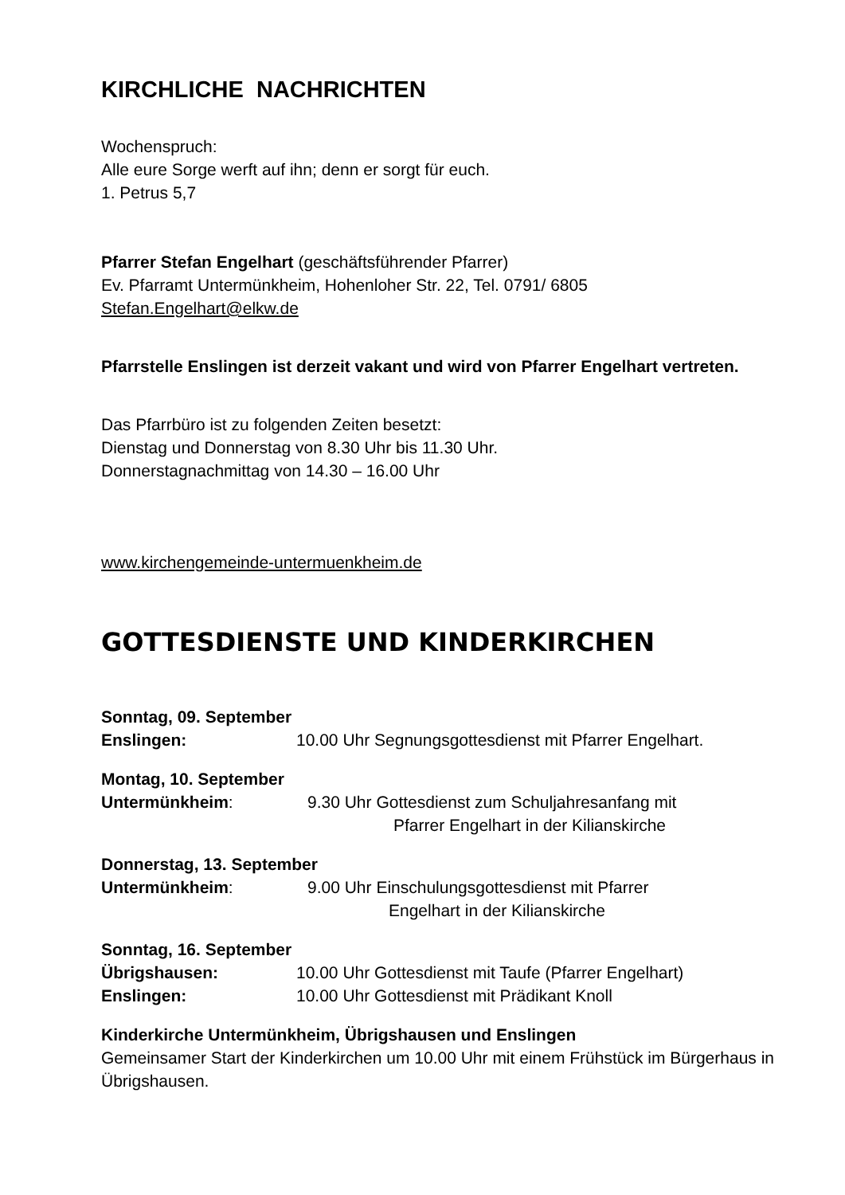KIRCHLICHE NACHRICHTEN
Wochenspruch:
Alle eure Sorge werft auf ihn; denn er sorgt für euch.
1. Petrus 5,7
Pfarrer Stefan Engelhart (geschäftsführender Pfarrer)
Ev. Pfarramt Untermünkheim, Hohenloher Str. 22, Tel. 0791/ 6805
Stefan.Engelhart@elkw.de
Pfarrstelle Enslingen ist derzeit vakant und wird von Pfarrer Engelhart vertreten.
Das Pfarrbüro ist zu folgenden Zeiten besetzt:
Dienstag und Donnerstag von 8.30 Uhr bis 11.30 Uhr.
Donnerstagnachmittag von 14.30 – 16.00 Uhr
www.kirchengemeinde-untermuenkheim.de
GOTTESDIENSTE UND KINDERKIRCHEN
Sonntag, 09. September
Enslingen: 10.00 Uhr Segnungsgottesdienst mit Pfarrer Engelhart.
Montag, 10. September
Untermünkheim: 9.30 Uhr Gottesdienst zum Schuljahresanfang mit
Pfarrer Engelhart in der Kilianskirche
Donnerstag, 13. September
Untermünkheim: 9.00 Uhr Einschulungsgottesdienst mit Pfarrer
Engelhart in der Kilianskirche
Sonntag, 16. September
Übrigshausen: 10.00 Uhr Gottesdienst mit Taufe (Pfarrer Engelhart)
Enslingen: 10.00 Uhr Gottesdienst mit Prädikant Knoll
Kinderkirche Untermünkheim, Übrigshausen und Enslingen
Gemeinsamer Start der Kinderkirchen um 10.00 Uhr mit einem Frühstück im Bürgerhaus in Übrigshausen.